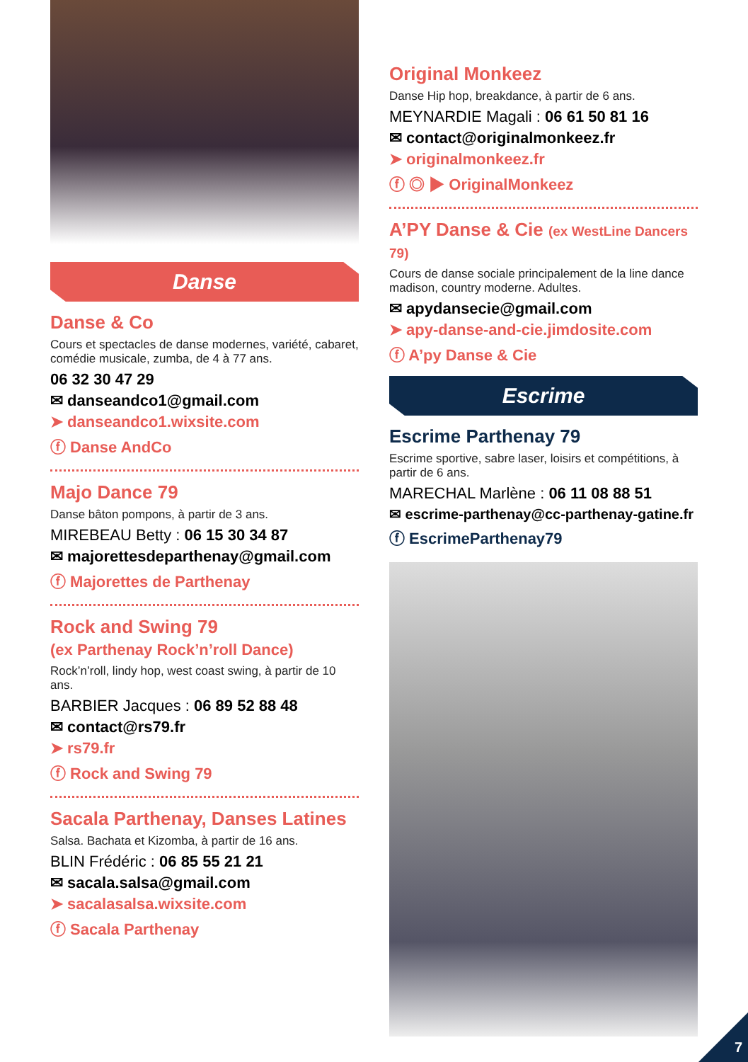Danse
Danse & Co
Cours et spectacles de danse modernes, variété, cabaret, comédie musicale, zumba, de 4 à 77 ans.
06 32 30 47 29
✉ danseandco1@gmail.com
➤ danseandco1.wixsite.com
ⓕ Danse AndCo
Majo Dance 79
Danse bâton pompons, à partir de 3 ans.
MIREBEAU Betty : 06 15 30 34 87
✉ majorettesdeparthenay@gmail.com
ⓕ Majorettes de Parthenay
Rock and Swing 79
(ex Parthenay Rock’n’roll Dance)
Rock’n’roll, lindy hop, west coast swing, à partir de 10 ans.
BARBIER Jacques : 06 89 52 88 48
✉ contact@rs79.fr
➤ rs79.fr
ⓕ Rock and Swing 79
Sacala Parthenay, Danses Latines
Salsa. Bachata et Kizomba, à partir de 16 ans.
BLIN Frédéric : 06 85 55 21 21
✉ sacala.salsa@gmail.com
➤ sacalasalsa.wixsite.com
ⓕ Sacala Parthenay
Original Monkeez
Danse Hip hop, breakdance, à partir de 6 ans.
MEYNARDIE Magali : 06 61 50 81 16
✉ contact@originalmonkeez.fr
➤ originalmonkeez.fr
ⓕ ◎ ▶ OriginalMonkeez
A’PY Danse & Cie (ex WestLine Dancers 79)
Cours de danse sociale principalement de la line dance madison, country moderne. Adultes.
✉ apydansecie@gmail.com
➤ apy-danse-and-cie.jimdosite.com
ⓕ A’py Danse & Cie
Escrime
Escrime Parthenay 79
Escrime sportive, sabre laser, loisirs et compétitions, à partir de 6 ans.
MARECHAL Marlène : 06 11 08 88 51
✉ escrime-parthenay@cc-parthenay-gatine.fr
ⓕ EscrimeParthenay79
7